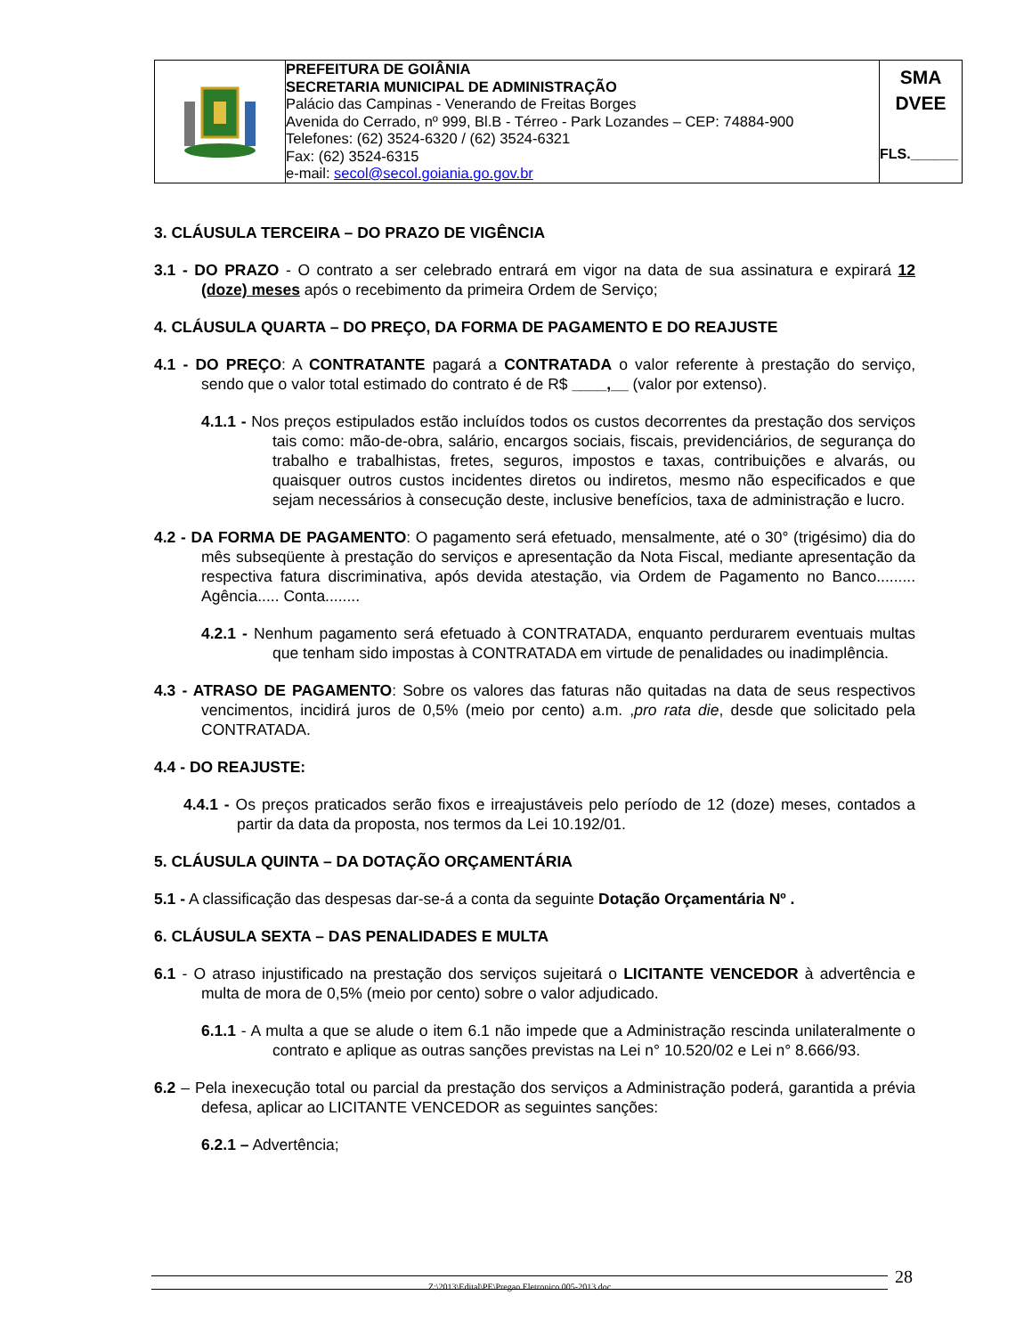| | PREFEITURA DE GOIÂNIA SECRETARIA MUNICIPAL DE ADMINISTRAÇÃO Palácio das Campinas - Venerando de Freitas Borges Avenida do Cerrado, nº 999, Bl.B - Térreo - Park Lozandes – CEP: 74884-900 Telefones: (62) 3524-6320 / (62) 3524-6321 Fax: (62) 3524-6315 e-mail: secol@secol.goiania.go.gov.br | SMA DVEE FLS.______ |
3. CLÁUSULA TERCEIRA – DO PRAZO DE VIGÊNCIA
3.1 - DO PRAZO - O contrato a ser celebrado entrará em vigor na data de sua assinatura e expirará 12 (doze) meses após o recebimento da primeira Ordem de Serviço;
4. CLÁUSULA QUARTA – DO PREÇO, DA FORMA DE PAGAMENTO E DO REAJUSTE
4.1 - DO PREÇO: A CONTRATANTE pagará a CONTRATADA o valor referente à prestação do serviço, sendo que o valor total estimado do contrato é de R$ ____,__ (valor por extenso).
4.1.1 - Nos preços estipulados estão incluídos todos os custos decorrentes da prestação dos serviços tais como: mão-de-obra, salário, encargos sociais, fiscais, previdenciários, de segurança do trabalho e trabalhistas, fretes, seguros, impostos e taxas, contribuições e alvarás, ou quaisquer outros custos incidentes diretos ou indiretos, mesmo não especificados e que sejam necessários à consecução deste, inclusive benefícios, taxa de administração e lucro.
4.2 - DA FORMA DE PAGAMENTO: O pagamento será efetuado, mensalmente, até o 30° (trigésimo) dia do mês subseqüente à prestação do serviços e apresentação da Nota Fiscal, mediante apresentação da respectiva fatura discriminativa, após devida atestação, via Ordem de Pagamento no Banco......... Agência..... Conta........
4.2.1 - Nenhum pagamento será efetuado à CONTRATADA, enquanto perdurarem eventuais multas que tenham sido impostas à CONTRATADA em virtude de penalidades ou inadimplência.
4.3 - ATRASO DE PAGAMENTO: Sobre os valores das faturas não quitadas na data de seus respectivos vencimentos, incidirá juros de 0,5% (meio por cento) a.m. ,pro rata die, desde que solicitado pela CONTRATADA.
4.4 - DO REAJUSTE:
4.4.1 - Os preços praticados serão fixos e irreajustáveis pelo período de 12 (doze) meses, contados a partir da data da proposta, nos termos da Lei 10.192/01.
5. CLÁUSULA QUINTA – DA DOTAÇÃO ORÇAMENTÁRIA
5.1 - A classificação das despesas dar-se-á a conta da seguinte Dotação Orçamentária Nº .
6. CLÁUSULA SEXTA – DAS PENALIDADES E MULTA
6.1 - O atraso injustificado na prestação dos serviços sujeitará o LICITANTE VENCEDOR à advertência e multa de mora de 0,5% (meio por cento) sobre o valor adjudicado.
6.1.1 - A multa a que se alude o item 6.1 não impede que a Administração rescinda unilateralmente o contrato e aplique as outras sanções previstas na Lei n° 10.520/02 e Lei n° 8.666/93.
6.2 – Pela inexecução total ou parcial da prestação dos serviços a Administração poderá, garantida a prévia defesa, aplicar ao LICITANTE VENCEDOR as seguintes sanções:
6.2.1 – Advertência;
Z:\2013\Edital\PE\Pregao Eletronico 005-2013.doc 28